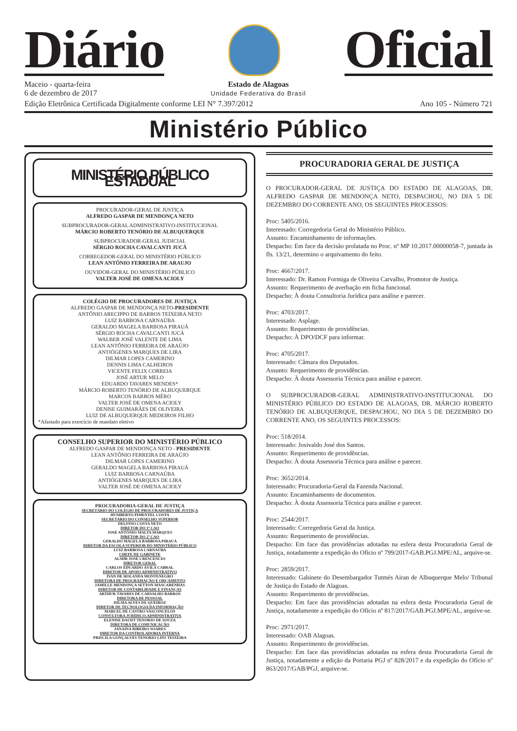Diário
Oficial
Maceio - quarta-feira
6 de dezembro de 2017
Estado de Alagoas
Unidade Federativa do Brasil
Edição Eletrônica Certificada Digitalmente conforme LEI N° 7.397/2012 Ano 105 - Número 721
Ministério Público
MINISTÉRIO PÚBLICO ESTADUAL
PROCURADOR-GERAL DE JUSTIÇA
ALFREDO GASPAR DE MENDONÇA NETO
SUBPROCURADOR-GERAL ADMINISTRATIVO-INSTITUCIONAL
MÁRCIO ROBERTO TENÓRIO DE ALBUQUERQUE
SUBPROCURADOR-GERAL JUDICIAL
SÉRGIO ROCHA CAVALCANTI JUCÁ
CORREGEDOR-GERAL DO MINISTÉRIO PÚBLICO
LEAN ANTÔNIO FERREIRA DE ARAUJO
OUVIDOR-GERAL DO MINISTÉRIO PÚBLICO
VALTER JOSÉ DE OMENA ACIOLY
COLÉGIO DE PROCURADORES DE JUSTIÇA
ALFREDO GASPAR DE MENDONÇA NETO-PRESIDENTE
ANTÔNIO ARECIPPO DE BARROS TEIXEIRA NETO
LUIZ BARBOSA CARNAÚBA
GERALDO MAGELA BARBOSA PIRAUÁ
SÉRGIO ROCHA CAVALCANTI JUCÁ
WALBER JOSÉ VALENTE DE LIMA
LEAN ANTÔNIO FERREIRA DE ARAÚJO
ANTIÓGENES MARQUES DE LIRA
DILMAR LOPES CAMERINO
DENNIS LIMA CALHEIROS
VICENTE FELIX CORREIA
JOSÉ ARTUR MELO
EDUARDO TAVARES MENDES*
MÁRCIO ROBERTO TENÓRIO DE ALBUQUERQUE
MARCOS BARROS MÉRO
VALTER JOSÉ DE OMENA ACIOLY
DENISE GUIMARÃES DE OLIVEIRA
LUIZ DE ALBUQUERQUE MEDEIROS FILHO
*Afastado para exercício de mandato eletivo
CONSELHO SUPERIOR DO MINISTÉRIO PÚBLICO
ALFREDO GASPAR DE MENDONÇA NETO - PRESIDENTE
LEAN ANTÔNIO FERREIRA DE ARAÚJO
DILMAR LOPES CAMERINO
GERALDO MAGELA BARBOSA PIRAUÁ
LUIZ BARBOSA CARNAÚBA
ANTIÓGENES MARQUES DE LIRA
VALTER JOSÉ DE OMENA ACIOLY
PROCURADORIA-GERAL DE JUSTIÇA
SECRETÁRIO DO COLÉGIO DE PROCURADORES DE JUSTIÇA
HUMBERTO PIMENTEL COSTA
SECRETÁRIO DO CONSELHO SUPERIOR
DELFINO COSTA NETO
DIRETOR DO 1º CAO
JOSÉ ANTÔNIO MALTA MARQUES
DIRETOR DO 2º CAO
GERALDO MAGELA BARBOSA PIRAUÁ
DIRETOR DA ESCOLA SUPERIOR DO MINISTÉRIO PÚBLICO
LUIZ BARBOSA CARNAÚBA
CHEFE DE GABINETE
ALMIR JOSÉ CRESCENCIO
DIRETOR GERAL
CARLOS EDUARDO ÁVILA CABRAL
DIRETOR DE APOIO ADMINISTRATIVO
IVAN DE HOLANDA MONTENEGRO
DIRETORA DE PROGRAMAÇÃO E ORÇAMENTO
JAMILLE MENDONÇA SETTON MASCARENHAS
DIRETOR DE CONTABILIDADE E FINANÇAS
ARTHUR TAVARES DE CARVALHO BARROS
DIRETORA DE PESSOAL
DILMA ALVES DE QUEIROZ
DIRETOR DE TECNOLOGIA DA INFORMAÇÃO
MARCEL DE CASTRO VASCONCELOS
CONSULTORA JURÍDICO-ADMINISTRATIVA
ELENISE DAUDT TENÓRIO DE SOUZA
DIRETORA DE COMUNICAÇÃO
JANAINA RIBEIRO SOARES
DIRETOR DA CONTROLADORIA INTERNA
PRISCILA GONÇALVES TENÓRIO LINS TEIXEIRA
PROCURADORIA GERAL DE JUSTIÇA
O PROCURADOR-GERAL DE JUSTIÇA DO ESTADO DE ALAGOAS, DR. ALFREDO GASPAR DE MENDONÇA NETO, DESPACHOU, NO DIA 5 DE DEZEMBRO DO CORRENTE ANO, OS SEGUINTES PROCESSOS:
Proc: 5405/2016.
Interessado: Corregedoria Geral do Ministério Público.
Assunto: Encaminhamento de informações.
Despacho: Em face da decisão prolatada no Proc. nº MP 10.2017.00000058-7, juntada às fls. 13/21, determino o arquivamento do feito.
Proc: 4667/2017.
Interessado: Dr. Ramon Formiga de Oliveira Carvalho, Promotor de Justiça.
Assunto: Requerimento de averbação em ficha funcional.
Despacho: À douta Consultoria Jurídica para análise e parecer.
Proc: 4703/2017.
Interessado: Asplage.
Assunto: Requerimento de providências.
Despacho: À DPO/DCF para informar.
Proc: 4705/2017.
Interessado: Câmara dos Deputados.
Assunto: Requerimento de providências.
Despacho: À douta Assessoria Técnica para análise e parecer.
O SUBPROCURADOR-GERAL ADMINISTRATIVO-INSTITUCIONAL DO MINISTÉRIO PÚBLICO DO ESTADO DE ALAGOAS, DR. MÁRCIO ROBERTO TENÓRIO DE ALBUQUERQUE, DESPACHOU, NO DIA 5 DE DEZEMBRO DO CORRENTE ANO, OS SEGUINTES PROCESSOS:
Proc: 518/2014.
Interessado: Josivaldo José dos Santos.
Assunto: Requerimento de providências.
Despacho: À douta Assessoria Técnica para análise e parecer.
Proc: 3652/2014.
Interessado: Procuradoria-Geral da Fazenda Nacional.
Assunto: Encaminhamento de documentos.
Despacho: À douta Assessoria Técnica para análise e parecer.
Proc: 2544/2017.
Interessado: Corregedoria Geral da Justiça.
Assunto: Requerimento de providências.
Despacho: Em face das providências adotadas na esfera desta Procuradoria Geral de Justiça, notadamente a expedição do Ofício nº 799/2017-GAB.PGJ.MPE/AL, arquive-se.
Proc: 2859/2017.
Interessado: Gabinete do Desembargador Tutmés Airan de Albuquerque Melo/ Tribunal de Justiça do Estado de Alagoas.
Assunto: Requerimento de providências.
Despacho: Em face das providências adotadas na esfera desta Procuradoria Geral de Justiça, notadamente a expedição do Ofício nº 817/2017/GAB.PGJ.MPE/AL, arquive-se.
Proc: 2971/2017.
Interessado: OAB Alagoas.
Assunto: Requerimento de providências.
Despacho: Em face das providências adotadas na esfera desta Procuradoria Geral de Justiça, notadamente a edição da Portaria PGJ nº 828/2017 e da expedição do Ofício nº 863/2017/GAB/PGJ, arquive-se.